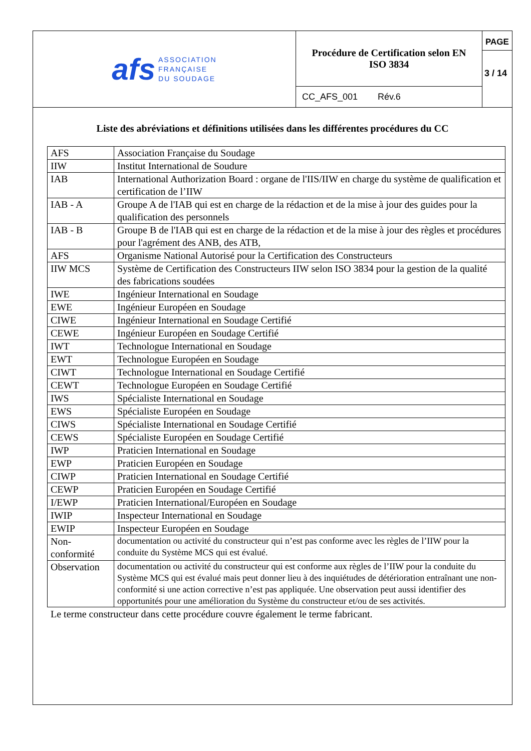afs
ASSOCIATION
FRANÇAISE
DU SOUDAGE
Procédure de Certification selon EN
ISO 3834
CC_AFS_001 Rév.6
PAGE
3 / 14
Liste des abréviations et définitions utilisées dans les différentes procédures du CC
| AFS | Association Française du Soudage |
| IIW | Institut International de Soudure |
| IAB | International Authorization Board : organe de l'IIS/IIW en charge du système de qualification et certification de l’IIW |
| IAB - A | Groupe A de l'IAB qui est en charge de la rédaction et de la mise à jour des guides pour la qualification des personnels |
| IAB - B | Groupe B de l'IAB qui est en charge de la rédaction et de la mise à jour des règles et procédures pour l'agrément des ANB, des ATB, |
| AFS | Organisme National Autorisé pour la Certification des Constructeurs |
| IIW MCS | Système de Certification des Constructeurs IIW selon ISO 3834 pour la gestion de la qualité des fabrications soudées |
| IWE | Ingénieur International en Soudage |
| EWE | Ingénieur Européen en Soudage |
| CIWE | Ingénieur International en Soudage Certifié |
| CEWE | Ingénieur Européen en Soudage Certifié |
| IWT | Technologue International en Soudage |
| EWT | Technologue Européen en Soudage |
| CIWT | Technologue International en Soudage Certifié |
| CEWT | Technologue Européen en Soudage Certifié |
| IWS | Spécialiste International en Soudage |
| EWS | Spécialiste Européen en Soudage |
| CIWS | Spécialiste International en Soudage Certifié |
| CEWS | Spécialiste Européen en Soudage Certifié |
| IWP | Praticien International en Soudage |
| EWP | Praticien Européen en Soudage |
| CIWP | Praticien International en Soudage Certifié |
| CEWP | Praticien Européen en Soudage Certifié |
| I/EWP | Praticien International/Européen en Soudage |
| IWIP | Inspecteur International en Soudage |
| EWIP | Inspecteur Européen en Soudage |
| Non-conformité | documentation ou activité du constructeur qui n’est pas conforme avec les règles de l’IIW pour la conduite du Système MCS qui est évalué. |
| Observation | documentation ou activité du constructeur qui est conforme aux règles de l’IIW pour la conduite du Système MCS qui est évalué mais peut donner lieu à des inquiétudes de détérioration entraînant une non-conformité si une action corrective n’est pas appliquée. Une observation peut aussi identifier des opportunités pour une amélioration du Système du constructeur et/ou de ses activités. |
Le terme constructeur dans cette procédure couvre également le terme fabricant.